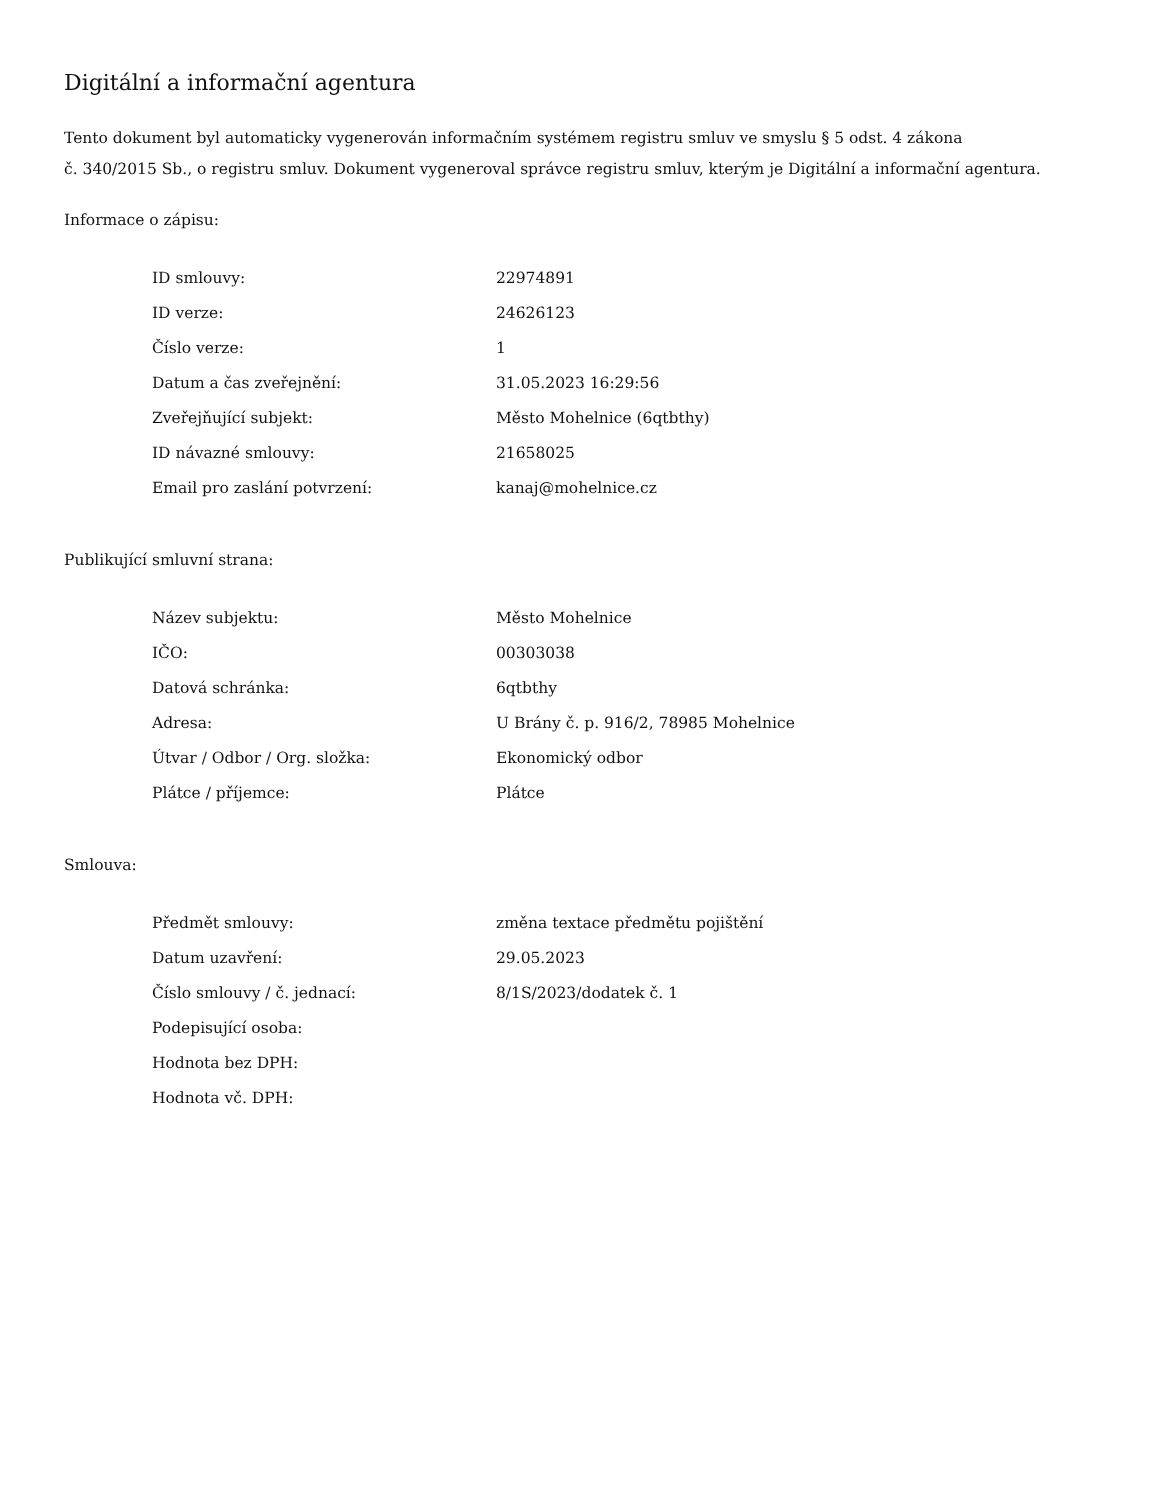Digitální a informační agentura
Tento dokument byl automaticky vygenerován informačním systémem registru smluv ve smyslu § 5 odst. 4 zákona
č. 340/2015 Sb., o registru smluv. Dokument vygeneroval správce registru smluv, kterým je Digitální a informační agentura.
Informace o zápisu:
| ID smlouvy: | 22974891 |
| ID verze: | 24626123 |
| Číslo verze: | 1 |
| Datum a čas zveřejnění: | 31.05.2023 16:29:56 |
| Zveřejňující subjekt: | Město Mohelnice (6qtbthy) |
| ID návazné smlouvy: | 21658025 |
| Email pro zaslání potvrzení: | kanaj@mohelnice.cz |
Publikující smluvní strana:
| Název subjektu: | Město Mohelnice |
| IČO: | 00303038 |
| Datová schránka: | 6qtbthy |
| Adresa: | U Brány č. p. 916/2, 78985 Mohelnice |
| Útvar / Odbor / Org. složka: | Ekonomický odbor |
| Plátce / příjemce: | Plátce |
Smlouva:
| Předmět smlouvy: | změna textace předmětu pojištění |
| Datum uzavření: | 29.05.2023 |
| Číslo smlouvy / č. jednací: | 8/1S/2023/dodatek č. 1 |
| Podepisující osoba: | |
| Hodnota bez DPH: | |
| Hodnota vč. DPH: | |